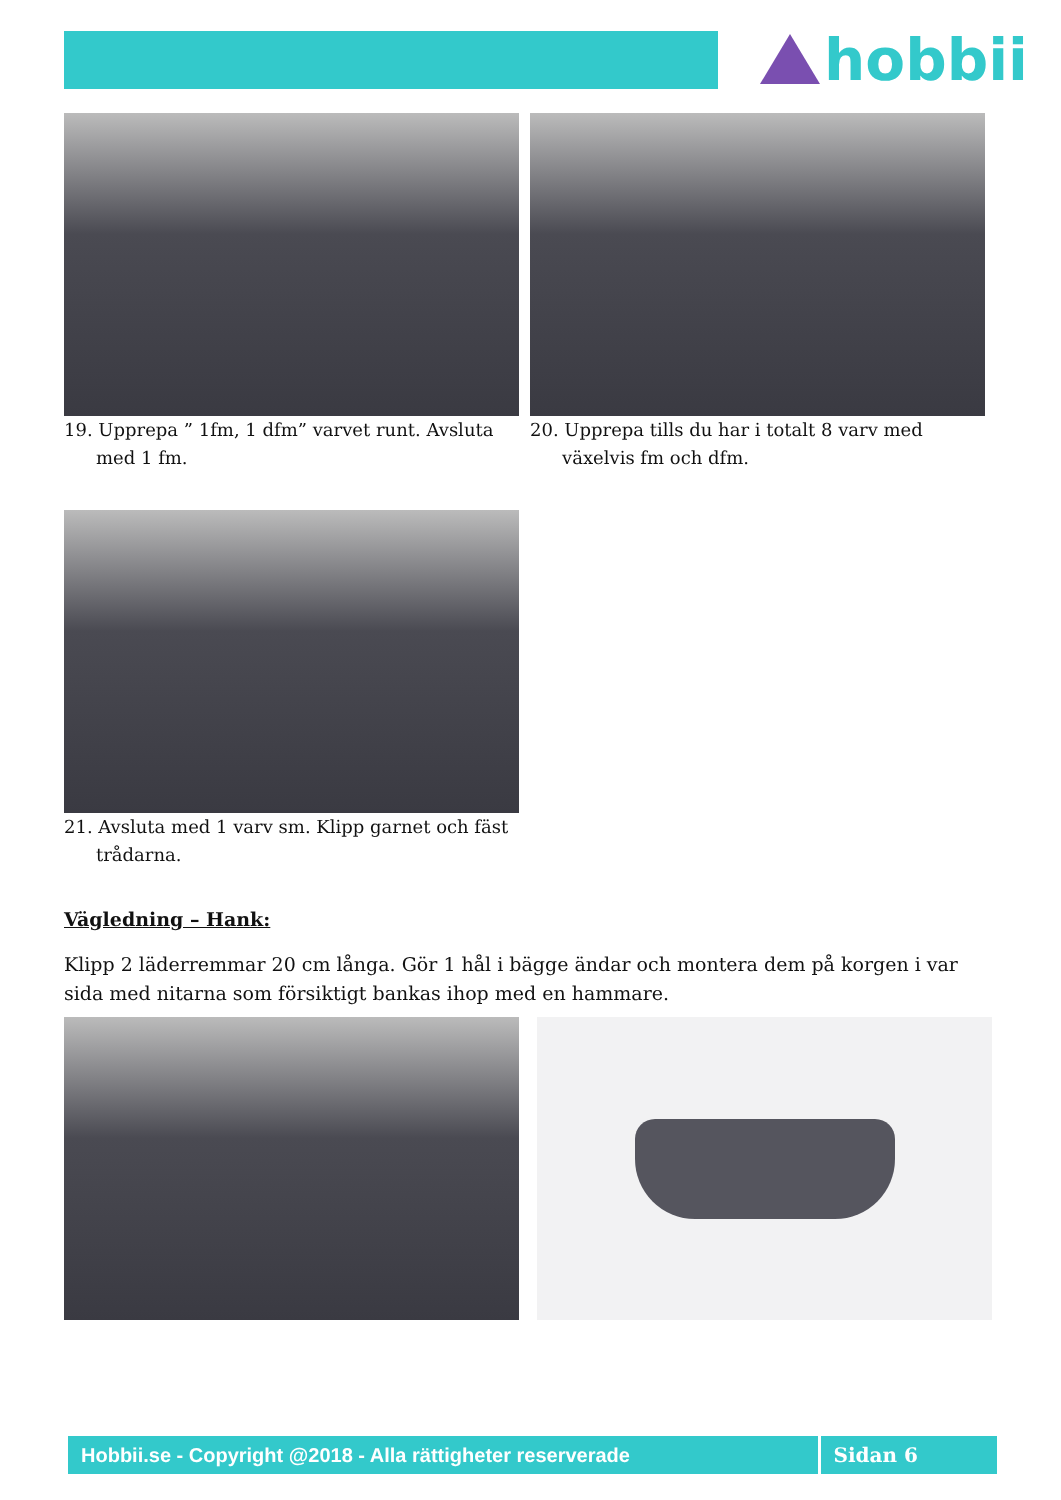hobbii
19. Upprepa ” 1fm, 1 dfm” varvet runt. Avsluta med 1 fm.
20. Upprepa tills du har i totalt 8 varv med växelvis fm och dfm.
21. Avsluta med 1 varv sm. Klipp garnet och fäst trådarna.
Vägledning – Hank:
Klipp 2 läderremmar 20 cm långa. Gör 1 hål i bägge ändar och montera dem på korgen i var sida med nitarna som försiktigt bankas ihop med en hammare.
Hobbii.se - Copyright @2018 - Alla rättigheter reserverade Sidan 6